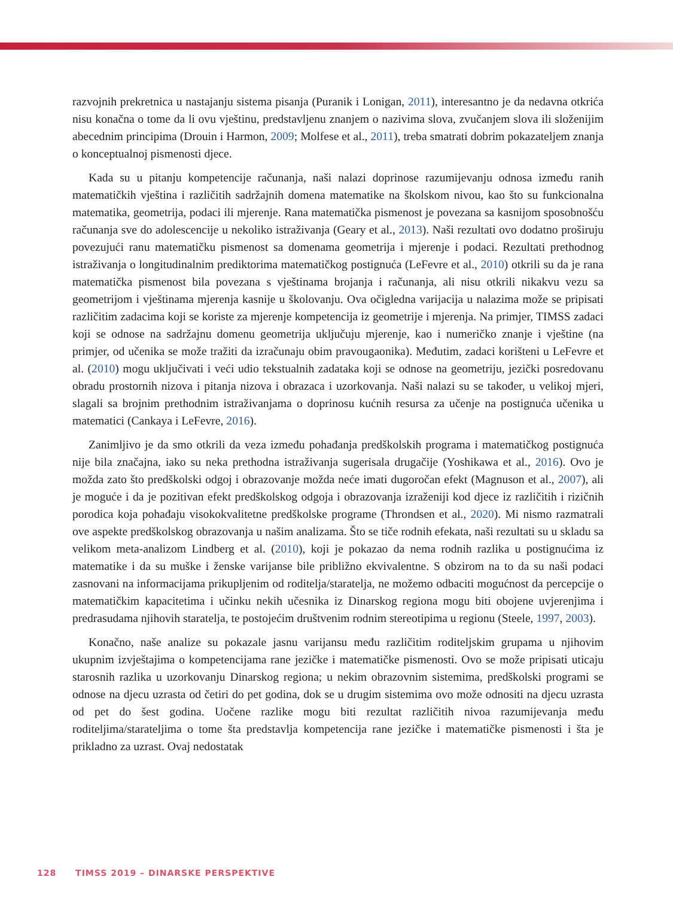razvojnih prekretnica u nastajanju sistema pisanja (Puranik i Lonigan, 2011), interesantno je da nedavna otkrića nisu konačna o tome da li ovu vještinu, predstavljenu znanjem o nazivima slova, zvučanjem slova ili složenijim abecednim principima (Drouin i Harmon, 2009; Molfese et al., 2011), treba smatrati dobrim pokazateljem znanja o konceptualnoj pismenosti djece.
Kada su u pitanju kompetencije računanja, naši nalazi doprinose razumijevanju odnosa između ranih matematičkih vještina i različitih sadržajnih domena matematike na školskom nivou, kao što su funkcionalna matematika, geometrija, podaci ili mjerenje. Rana matematička pismenost je povezana sa kasnijom sposobnošću računanja sve do adolescencije u nekoliko istraživanja (Geary et al., 2013). Naši rezultati ovo dodatno proširuju povezujući ranu matematičku pismenost sa domenama geometrija i mjerenje i podaci. Rezultati prethodnog istraživanja o longitudinalnim prediktorima matematičkog postignuća (LeFevre et al., 2010) otkrili su da je rana matematička pismenost bila povezana s vještinama brojanja i računanja, ali nisu otkrili nikakvu vezu sa geometrijom i vještinama mjerenja kasnije u školovanju. Ova očigledna varijacija u nalazima može se pripisati različitim zadacima koji se koriste za mjerenje kompetencija iz geometrije i mjerenja. Na primjer, TIMSS zadaci koji se odnose na sadržajnu domenu geometrija uključuju mjerenje, kao i numeričko znanje i vještine (na primjer, od učenika se može tražiti da izračunaju obim pravougaonika). Međutim, zadaci korišteni u LeFevre et al. (2010) mogu uključivati i veći udio tekstualnih zadataka koji se odnose na geometriju, jezički posredovanu obradu prostornih nizova i pitanja nizova i obrazaca i uzorkovanja. Naši nalazi su se također, u velikoj mjeri, slagali sa brojnim prethodnim istraživanjama o doprinosu kućnih resursa za učenje na postignuća učenika u matematici (Cankaya i LeFevre, 2016).
Zanimljivo je da smo otkrili da veza između pohađanja predškolskih programa i matematičkog postignuća nije bila značajna, iako su neka prethodna istraživanja sugerisala drugačije (Yoshikawa et al., 2016). Ovo je možda zato što predškolski odgoj i obrazovanje možda neće imati dugoročan efekt (Magnuson et al., 2007), ali je moguće i da je pozitivan efekt predškolskog odgoja i obrazovanja izraženiji kod djece iz različitih i rizičnih porodica koja pohađaju visokokvalitetne predškolske programe (Throndsen et al., 2020). Mi nismo razmatrali ove aspekte predškolskog obrazovanja u našim analizama. Što se tiče rodnih efekata, naši rezultati su u skladu sa velikom meta-analizom Lindberg et al. (2010), koji je pokazao da nema rodnih razlika u postignućima iz matematike i da su muške i ženske varijanse bile približno ekvivalentne. S obzirom na to da su naši podaci zasnovani na informacijama prikupljenim od roditelja/staratelja, ne možemo odbaciti mogućnost da percepcije o matematičkim kapacitetima i učinku nekih učesnika iz Dinarskog regiona mogu biti obojene uvjerenjima i predrasudama njihovih staratelja, te postojećim društvenim rodnim stereotipima u regionu (Steele, 1997, 2003).
Konačno, naše analize su pokazale jasnu varijansu među različitim roditeljskim grupama u njihovim ukupnim izvještajima o kompetencijama rane jezičke i matematičke pismenosti. Ovo se može pripisati uticaju starosnih razlika u uzorkovanju Dinarskog regiona; u nekim obrazovnim sistemima, predškolski programi se odnose na djecu uzrasta od četiri do pet godina, dok se u drugim sistemima ovo može odnositi na djecu uzrasta od pet do šest godina. Uočene razlike mogu biti rezultat različitih nivoa razumijevanja među roditeljima/starateljima o tome šta predstavlja kompetencija rane jezičke i matematičke pismenosti i šta je prikladno za uzrast. Ovaj nedostatak
128 TIMSS 2019 – DINARSKE PERSPEKTIVE